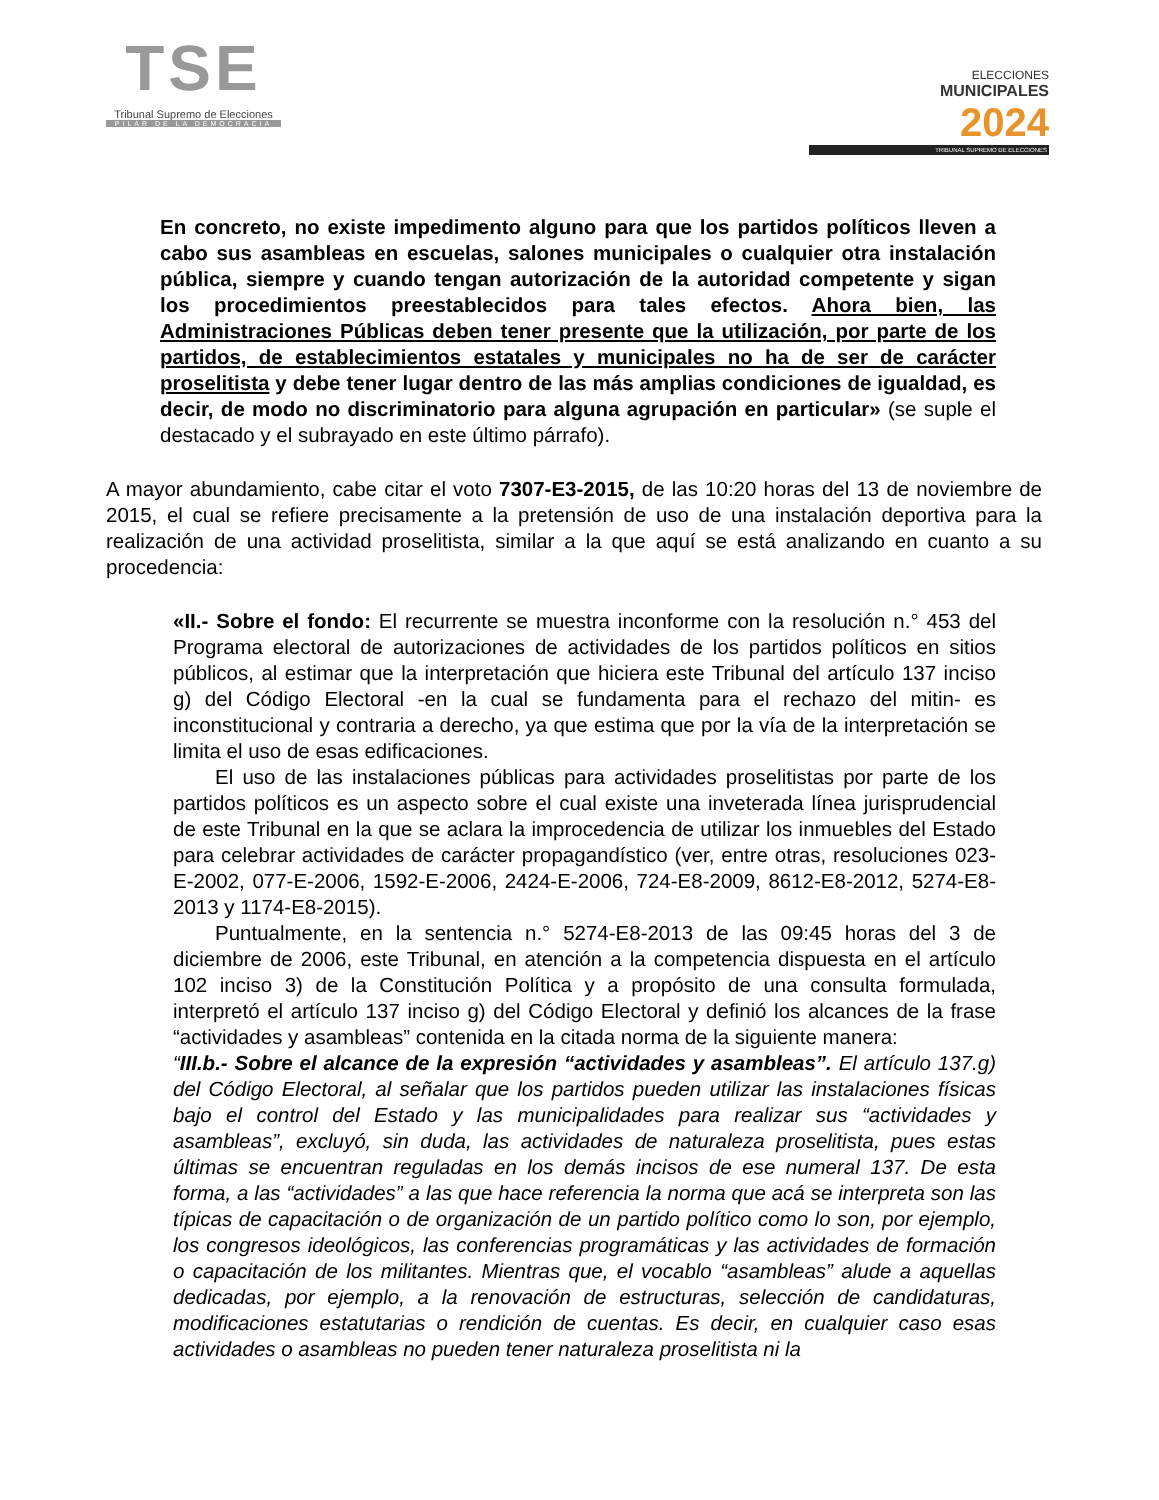TSE
Tribunal Supremo de Elecciones
PILAR DE LA DEMOCRACIA
ELECCIONES
MUNICIPALES
2024
TRIBUNAL SUPREMO DE ELECCIONES
En concreto, no existe impedimento alguno para que los partidos políticos lleven a cabo sus asambleas en escuelas, salones municipales o cualquier otra instalación pública, siempre y cuando tengan autorización de la autoridad competente y sigan los procedimientos preestablecidos para tales efectos. Ahora bien, las Administraciones Públicas deben tener presente que la utilización, por parte de los partidos, de establecimientos estatales y municipales no ha de ser de carácter proselitista y debe tener lugar dentro de las más amplias condiciones de igualdad, es decir, de modo no discriminatorio para alguna agrupación en particular» (se suple el destacado y el subrayado en este último párrafo).
A mayor abundamiento, cabe citar el voto 7307-E3-2015, de las 10:20 horas del 13 de noviembre de 2015, el cual se refiere precisamente a la pretensión de uso de una instalación deportiva para la realización de una actividad proselitista, similar a la que aquí se está analizando en cuanto a su procedencia:
«II.- Sobre el fondo: El recurrente se muestra inconforme con la resolución n.° 453 del Programa electoral de autorizaciones de actividades de los partidos políticos en sitios públicos, al estimar que la interpretación que hiciera este Tribunal del artículo 137 inciso g) del Código Electoral -en la cual se fundamenta para el rechazo del mitin- es inconstitucional y contraria a derecho, ya que estima que por la vía de la interpretación se limita el uso de esas edificaciones.
El uso de las instalaciones públicas para actividades proselitistas por parte de los partidos políticos es un aspecto sobre el cual existe una inveterada línea jurisprudencial de este Tribunal en la que se aclara la improcedencia de utilizar los inmuebles del Estado para celebrar actividades de carácter propagandístico (ver, entre otras, resoluciones 023-E-2002, 077-E-2006, 1592-E-2006, 2424-E-2006, 724-E8-2009, 8612-E8-2012, 5274-E8-2013 y 1174-E8-2015).
Puntualmente, en la sentencia n.° 5274-E8-2013 de las 09:45 horas del 3 de diciembre de 2006, este Tribunal, en atención a la competencia dispuesta en el artículo 102 inciso 3) de la Constitución Política y a propósito de una consulta formulada, interpretó el artículo 137 inciso g) del Código Electoral y definió los alcances de la frase “actividades y asambleas” contenida en la citada norma de la siguiente manera:
“III.b.- Sobre el alcance de la expresión “actividades y asambleas”. El artículo 137.g) del Código Electoral, al señalar que los partidos pueden utilizar las instalaciones físicas bajo el control del Estado y las municipalidades para realizar sus “actividades y asambleas”, excluyó, sin duda, las actividades de naturaleza proselitista, pues estas últimas se encuentran reguladas en los demás incisos de ese numeral 137. De esta forma, a las “actividades” a las que hace referencia la norma que acá se interpreta son las típicas de capacitación o de organización de un partido político como lo son, por ejemplo, los congresos ideológicos, las conferencias programáticas y las actividades de formación o capacitación de los militantes. Mientras que, el vocablo “asambleas” alude a aquellas dedicadas, por ejemplo, a la renovación de estructuras, selección de candidaturas, modificaciones estatutarias o rendición de cuentas. Es decir, en cualquier caso esas actividades o asambleas no pueden tener naturaleza proselitista ni la